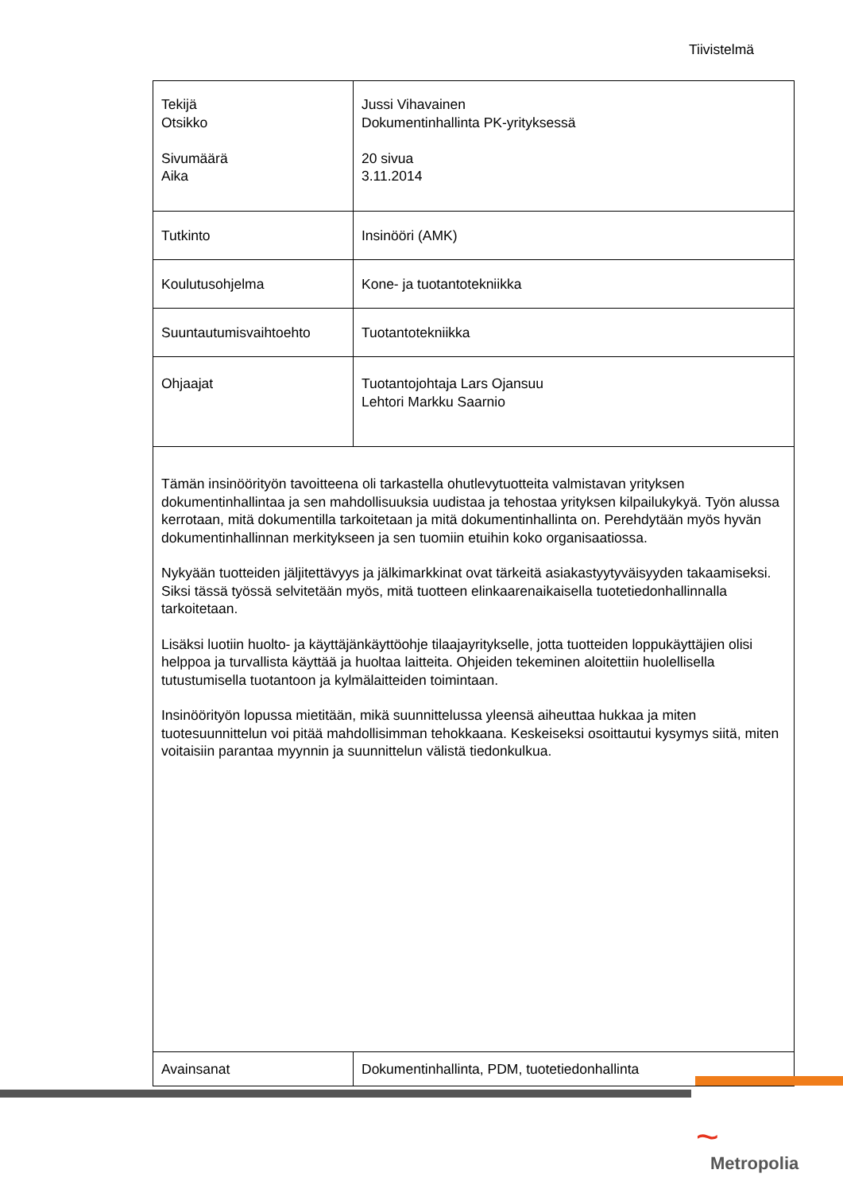Tiivistelmä
| Tekijä Otsikko Sivumäärä Aika | Jussi Vihavainen Dokumentinhallinta PK-yrityksessä 20 sivua 3.11.2014 |
| Tutkinto | Insinööri (AMK) |
| Koulutusohjelma | Kone- ja tuotantotekniikka |
| Suuntautumisvaihtoehto | Tuotantotekniikka |
| Ohjaajat | Tuotantojohtaja Lars Ojansuu Lehtori Markku Saarnio |
| Tämän insinöörityön tavoitteena oli tarkastella ohutlevytuotteita valmistavan yrityksen dokumentinhallintaa ja sen mahdollisuuksia uudistaa ja tehostaa yrityksen kilpailukykyä. Työn alussa kerrotaan, mitä dokumentilla tarkoitetaan ja mitä dokumentinhallinta on. Perehdytään myös hyvän dokumentinhallinnan merkitykseen ja sen tuomiin etuihin koko organisaatiossa. Nykyään tuotteiden jäljitettävyys ja jälkimarkkinat ovat tärkeitä asiakastyytyväisyyden takaamiseksi. Siksi tässä työssä selvitetään myös, mitä tuotteen elinkaarenaikaisella tuotetiedonhallinnalla tarkoitetaan. Lisäksi luotiin huolto- ja käyttäjänkäyttöohje tilaajayritykselle, jotta tuotteiden loppukäyttäjien olisi helppoa ja turvallista käyttää ja huoltaa laitteita. Ohjeiden tekeminen aloitettiin huolellisella tutustumisella tuotantoon ja kylmälaitteiden toimintaan. Insinöörityön lopussa mietitään, mikä suunnittelussa yleensä aiheuttaa hukkaa ja miten tuotesuunnittelun voi pitää mahdollisimman tehokkaana. Keskeiseksi osoittautui kysymys siitä, miten voitaisiin parantaa myynnin ja suunnittelun välistä tiedonkulkua. | |
| Avainsanat | Dokumentinhallinta, PDM, tuotetiedonhallinta |
~
Metropolia